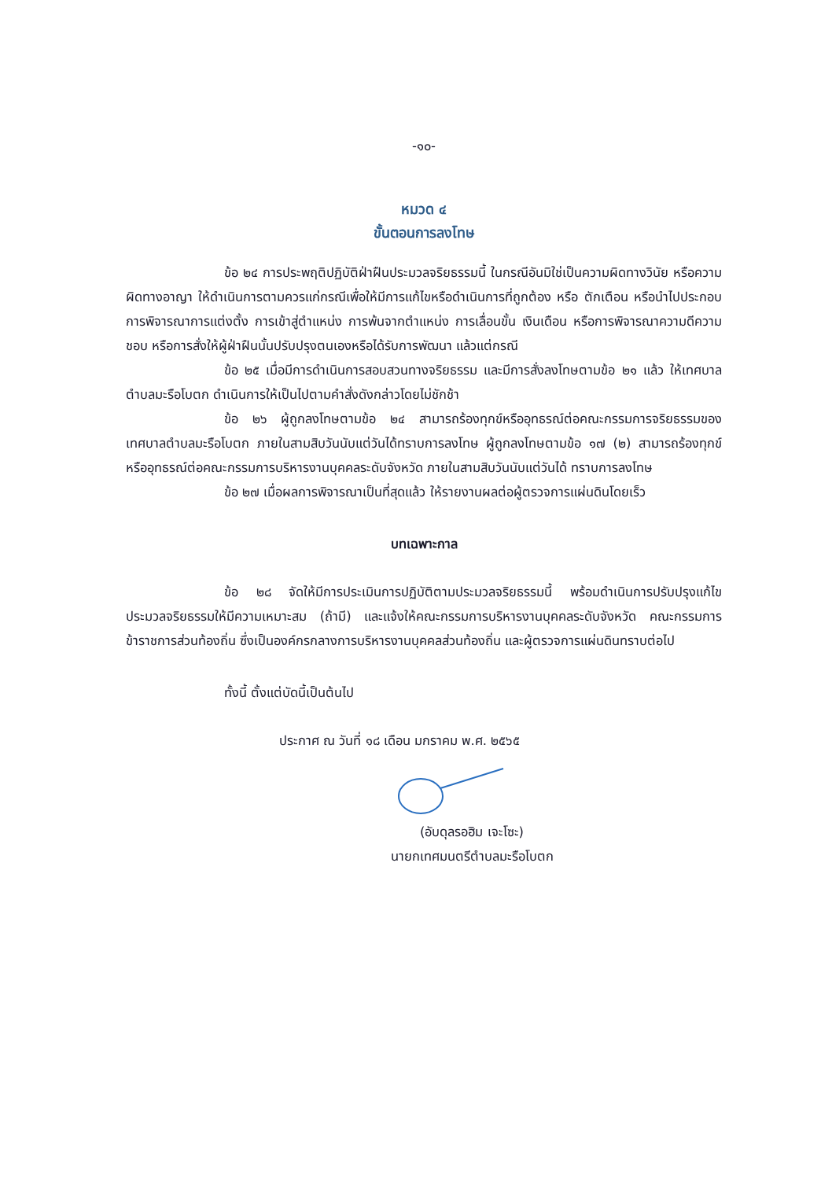-๑๐-
หมวด ๔
ขั้นตอนการลงโทษ
ข้อ ๒๔ การประพฤติปฏิบัติฝ่าฝืนประมวลจริยธรรมนี้ ในกรณีอันมิใช่เป็นความผิดทางวินัย หรือความผิดทางอาญา ให้ดำเนินการตามควรแก่กรณีเพื่อให้มีการแก้ไขหรือดำเนินการที่ถูกต้อง หรือ ตักเตือน หรือนำไปประกอบการพิจารณาการแต่งตั้ง การเข้าสู่ตำแหน่ง การพ้นจากตำแหน่ง การเลื่อนขั้น เงินเดือน หรือการพิจารณาความดีความชอบ หรือการสั่งให้ผู้ฝ่าฝืนนั้นปรับปรุงตนเองหรือได้รับการพัฒนา แล้วแต่กรณี
ข้อ ๒๕ เมื่อมีการดำเนินการสอบสวนทางจริยธรรม และมีการสั่งลงโทษตามข้อ ๒๑ แล้ว ให้เทศบาลตำบลมะรือโบตก ดำเนินการให้เป็นไปตามคำสั่งดังกล่าวโดยไม่ชักช้า
ข้อ ๒๖ ผู้ถูกลงโทษตามข้อ ๒๔ สามารถร้องทุกข์หรืออุทธรณ์ต่อคณะกรรมการจริยธรรมของ เทศบาลตำบลมะรือโบตก ภายในสามสิบวันนับแต่วันได้ทราบการลงโทษ ผู้ถูกลงโทษตามข้อ ๑๗ (๒) สามารถร้องทุกข์หรืออุทธรณ์ต่อคณะกรรมการบริหารงานบุคคลระดับจังหวัด ภายในสามสิบวันนับแต่วันได้ ทราบการลงโทษ
ข้อ ๒๗ เมื่อผลการพิจารณาเป็นที่สุดแล้ว ให้รายงานผลต่อผู้ตรวจการแผ่นดินโดยเร็ว
บทเฉพาะกาล
ข้อ ๒๘ จัดให้มีการประเมินการปฏิบัติตามประมวลจริยธรรมนี้ พร้อมดำเนินการปรับปรุงแก้ไข ประมวลจริยธรรมให้มีความเหมาะสม (ถ้ามี) และแจ้งให้คณะกรรมการบริหารงานบุคคลระดับจังหวัด คณะกรรมการข้าราชการส่วนท้องถิ่น ซึ่งเป็นองค์กรกลางการบริหารงานบุคคลส่วนท้องถิ่น และผู้ตรวจการแผ่นดินทราบต่อไป
ทั้งนี้ ตั้งแต่บัดนี้เป็นต้นไป
ประกาศ ณ วันที่ ๑๘ เดือน มกราคม พ.ศ. ๒๕๖๕
(อับดุลรอฮิม เจะโซะ)
นายกเทศมนตรีตำบลมะรือโบตก